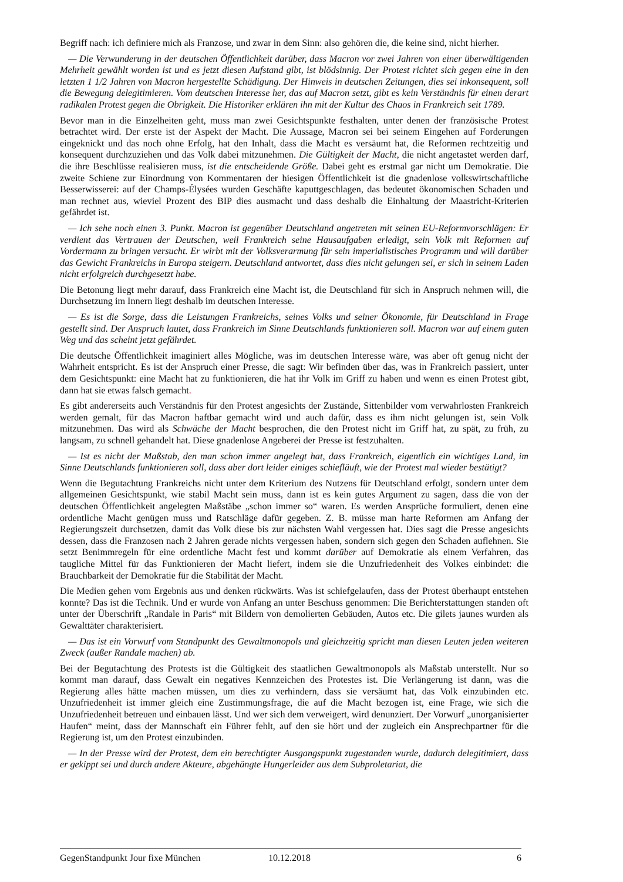Begriff nach: ich definiere mich als Franzose, und zwar in dem Sinn: also gehören die, die keine sind, nicht hierher.
— Die Verwunderung in der deutschen Öffentlichkeit darüber, dass Macron vor zwei Jahren von einer überwältigenden Mehrheit gewählt worden ist und es jetzt diesen Aufstand gibt, ist blödsinnig. Der Protest richtet sich gegen eine in den letzten 1 1/2 Jahren von Macron hergestellte Schädigung. Der Hinweis in deutschen Zeitungen, dies sei inkonsequent, soll die Bewegung delegitimieren. Vom deutschen Interesse her, das auf Macron setzt, gibt es kein Verständnis für einen derart radikalen Protest gegen die Obrigkeit. Die Historiker erklären ihn mit der Kultur des Chaos in Frankreich seit 1789.
Bevor man in die Einzelheiten geht, muss man zwei Gesichtspunkte festhalten, unter denen der französische Protest betrachtet wird. Der erste ist der Aspekt der Macht. Die Aussage, Macron sei bei seinem Eingehen auf Forderungen eingeknickt und das noch ohne Erfolg, hat den Inhalt, dass die Macht es versäumt hat, die Reformen rechtzeitig und konsequent durchzuziehen und das Volk dabei mitzunehmen. Die Gültigkeit der Macht, die nicht angetastet werden darf, die ihre Beschlüsse realisieren muss, ist die entscheidende Größe. Dabei geht es erstmal gar nicht um Demokratie. Die zweite Schiene zur Einordnung von Kommentaren der hiesigen Öffentlichkeit ist die gnadenlose volkswirtschaftliche Besserwisserei: auf der Champs-Élysées wurden Geschäfte kaputtgeschlagen, das bedeutet ökonomischen Schaden und man rechnet aus, wieviel Prozent des BIP dies ausmacht und dass deshalb die Einhaltung der Maastricht-Kriterien gefährdet ist.
— Ich sehe noch einen 3. Punkt. Macron ist gegenüber Deutschland angetreten mit seinen EU-Reformvorschlägen: Er verdient das Vertrauen der Deutschen, weil Frankreich seine Hausaufgaben erledigt, sein Volk mit Reformen auf Vordermann zu bringen versucht. Er wirbt mit der Volksverarmung für sein imperialistisches Programm und will darüber das Gewicht Frankreichs in Europa steigern. Deutschland antwortet, dass dies nicht gelungen sei, er sich in seinem Laden nicht erfolgreich durchgesetzt habe.
Die Betonung liegt mehr darauf, dass Frankreich eine Macht ist, die Deutschland für sich in Anspruch nehmen will, die Durchsetzung im Innern liegt deshalb im deutschen Interesse.
— Es ist die Sorge, dass die Leistungen Frankreichs, seines Volks und seiner Ökonomie, für Deutschland in Frage gestellt sind. Der Anspruch lautet, dass Frankreich im Sinne Deutschlands funktionieren soll. Macron war auf einem guten Weg und das scheint jetzt gefährdet.
Die deutsche Öffentlichkeit imaginiert alles Mögliche, was im deutschen Interesse wäre, was aber oft genug nicht der Wahrheit entspricht. Es ist der Anspruch einer Presse, die sagt: Wir befinden über das, was in Frankreich passiert, unter dem Gesichtspunkt: eine Macht hat zu funktionieren, die hat ihr Volk im Griff zu haben und wenn es einen Protest gibt, dann hat sie etwas falsch gemacht.
Es gibt andererseits auch Verständnis für den Protest angesichts der Zustände, Sittenbilder vom verwahrlosten Frankreich werden gemalt, für das Macron haftbar gemacht wird und auch dafür, dass es ihm nicht gelungen ist, sein Volk mitzunehmen. Das wird als Schwäche der Macht besprochen, die den Protest nicht im Griff hat, zu spät, zu früh, zu langsam, zu schnell gehandelt hat. Diese gnadenlose Angeberei der Presse ist festzuhalten.
— Ist es nicht der Maßstab, den man schon immer angelegt hat, dass Frankreich, eigentlich ein wichtiges Land, im Sinne Deutschlands funktionieren soll, dass aber dort leider einiges schiefläuft, wie der Protest mal wieder bestätigt?
Wenn die Begutachtung Frankreichs nicht unter dem Kriterium des Nutzens für Deutschland erfolgt, sondern unter dem allgemeinen Gesichtspunkt, wie stabil Macht sein muss, dann ist es kein gutes Argument zu sagen, dass die von der deutschen Öffentlichkeit angelegten Maßstäbe „schon immer so“ waren. Es werden Ansprüche formuliert, denen eine ordentliche Macht genügen muss und Ratschläge dafür gegeben. Z. B. müsse man harte Reformen am Anfang der Regierungszeit durchsetzen, damit das Volk diese bis zur nächsten Wahl vergessen hat. Dies sagt die Presse angesichts dessen, dass die Franzosen nach 2 Jahren gerade nichts vergessen haben, sondern sich gegen den Schaden auflehnen. Sie setzt Benimmregeln für eine ordentliche Macht fest und kommt darüber auf Demokratie als einem Verfahren, das taugliche Mittel für das Funktionieren der Macht liefert, indem sie die Unzufriedenheit des Volkes einbindet: die Brauchbarkeit der Demokratie für die Stabilität der Macht.
Die Medien gehen vom Ergebnis aus und denken rückwärts. Was ist schiefgelaufen, dass der Protest überhaupt entstehen konnte? Das ist die Technik. Und er wurde von Anfang an unter Beschuss genommen: Die Berichterstattungen standen oft unter der Überschrift „Randale in Paris“ mit Bildern von demolierten Gebäuden, Autos etc. Die gilets jaunes wurden als Gewalttäter charakterisiert.
— Das ist ein Vorwurf vom Standpunkt des Gewaltmonopols und gleichzeitig spricht man diesen Leuten jeden weiteren Zweck (außer Randale machen) ab.
Bei der Begutachtung des Protests ist die Gültigkeit des staatlichen Gewaltmonopols als Maßstab unterstellt. Nur so kommt man darauf, dass Gewalt ein negatives Kennzeichen des Protestes ist. Die Verlängerung ist dann, was die Regierung alles hätte machen müssen, um dies zu verhindern, dass sie versäumt hat, das Volk einzubinden etc. Unzufriedenheit ist immer gleich eine Zustimmungsfrage, die auf die Macht bezogen ist, eine Frage, wie sich die Unzufriedenheit betreuen und einbauen lässt. Und wer sich dem verweigert, wird denunziert. Der Vorwurf „unorganisierter Haufen“ meint, dass der Mannschaft ein Führer fehlt, auf den sie hört und der zugleich ein Ansprechpartner für die Regierung ist, um den Protest einzubinden.
— In der Presse wird der Protest, dem ein berechtigter Ausgangspunkt zugestanden wurde, dadurch delegitimiert, dass er gekippt sei und durch andere Akteure, abgehängte Hungerleider aus dem Subproletariat, die
GegenStandpunkt Jour fixe München 10.12.2018 6